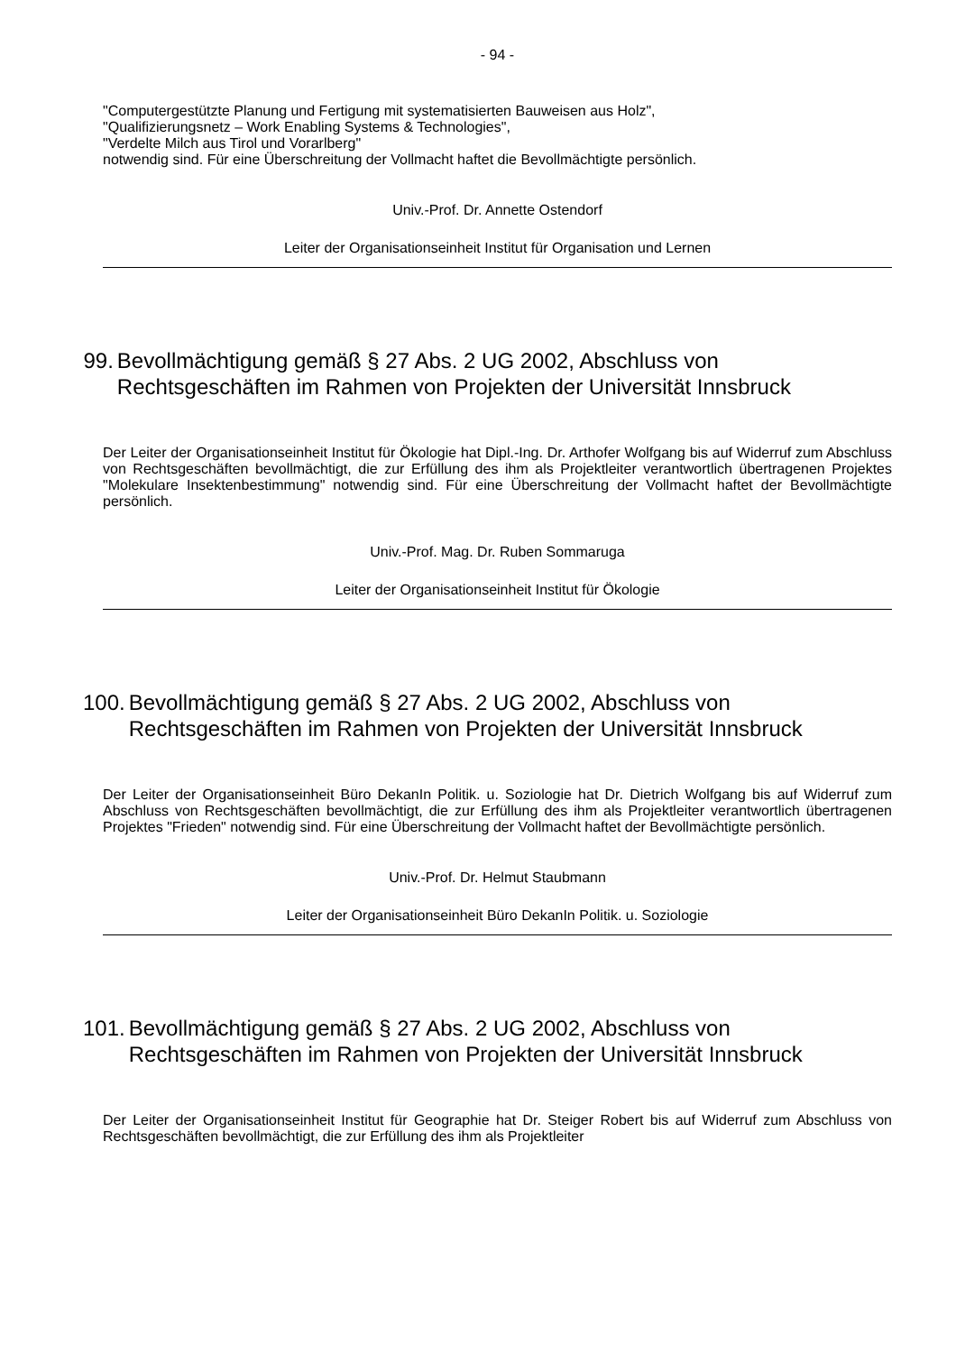- 94 -
"Computergestützte Planung und Fertigung mit systematisierten Bauweisen aus Holz",
"Qualifizierungsnetz – Work Enabling Systems & Technologies",
"Verdelte Milch aus Tirol und Vorarlberg"
notwendig sind. Für eine Überschreitung der Vollmacht haftet die Bevollmächtigte persönlich.
Univ.-Prof. Dr. Annette Ostendorf
Leiter der Organisationseinheit Institut für Organisation und Lernen
99. Bevollmächtigung gemäß § 27 Abs. 2 UG 2002, Abschluss von Rechtsgeschäften im Rahmen von Projekten der Universität Innsbruck
Der Leiter der Organisationseinheit Institut für Ökologie hat Dipl.-Ing. Dr. Arthofer Wolfgang bis auf Widerruf zum Abschluss von Rechtsgeschäften bevollmächtigt, die zur Erfüllung des ihm als Projektleiter verantwortlich übertragenen Projektes "Molekulare Insektenbestimmung" notwendig sind. Für eine Überschreitung der Vollmacht haftet der Bevollmächtigte persönlich.
Univ.-Prof. Mag. Dr. Ruben Sommaruga
Leiter der Organisationseinheit Institut für Ökologie
100. Bevollmächtigung gemäß § 27 Abs. 2 UG 2002, Abschluss von Rechtsgeschäften im Rahmen von Projekten der Universität Innsbruck
Der Leiter der Organisationseinheit Büro DekanIn Politik. u. Soziologie hat Dr. Dietrich Wolfgang bis auf Widerruf zum Abschluss von Rechtsgeschäften bevollmächtigt, die zur Erfüllung des ihm als Projektleiter verantwortlich übertragenen Projektes "Frieden" notwendig sind. Für eine Überschreitung der Vollmacht haftet der Bevollmächtigte persönlich.
Univ.-Prof. Dr. Helmut Staubmann
Leiter der Organisationseinheit Büro DekanIn Politik. u. Soziologie
101. Bevollmächtigung gemäß § 27 Abs. 2 UG 2002, Abschluss von Rechtsgeschäften im Rahmen von Projekten der Universität Innsbruck
Der Leiter der Organisationseinheit Institut für Geographie hat Dr. Steiger Robert bis auf Widerruf zum Abschluss von Rechtsgeschäften bevollmächtigt, die zur Erfüllung des ihm als Projektleiter